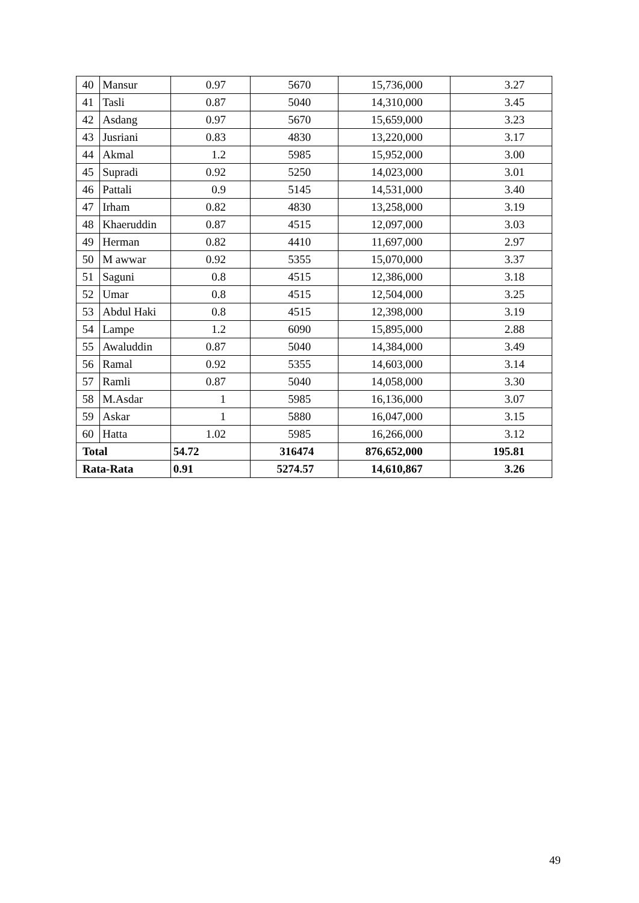| 40 | Mansur | 0.97 | 5670 | 15,736,000 | 3.27 |
| 41 | Tasli | 0.87 | 5040 | 14,310,000 | 3.45 |
| 42 | Asdang | 0.97 | 5670 | 15,659,000 | 3.23 |
| 43 | Jusriani | 0.83 | 4830 | 13,220,000 | 3.17 |
| 44 | Akmal | 1.2 | 5985 | 15,952,000 | 3.00 |
| 45 | Supradi | 0.92 | 5250 | 14,023,000 | 3.01 |
| 46 | Pattali | 0.9 | 5145 | 14,531,000 | 3.40 |
| 47 | Irham | 0.82 | 4830 | 13,258,000 | 3.19 |
| 48 | Khaeruddin | 0.87 | 4515 | 12,097,000 | 3.03 |
| 49 | Herman | 0.82 | 4410 | 11,697,000 | 2.97 |
| 50 | M awwar | 0.92 | 5355 | 15,070,000 | 3.37 |
| 51 | Saguni | 0.8 | 4515 | 12,386,000 | 3.18 |
| 52 | Umar | 0.8 | 4515 | 12,504,000 | 3.25 |
| 53 | Abdul Haki | 0.8 | 4515 | 12,398,000 | 3.19 |
| 54 | Lampe | 1.2 | 6090 | 15,895,000 | 2.88 |
| 55 | Awaluddin | 0.87 | 5040 | 14,384,000 | 3.49 |
| 56 | Ramal | 0.92 | 5355 | 14,603,000 | 3.14 |
| 57 | Ramli | 0.87 | 5040 | 14,058,000 | 3.30 |
| 58 | M.Asdar | 1 | 5985 | 16,136,000 | 3.07 |
| 59 | Askar | 1 | 5880 | 16,047,000 | 3.15 |
| 60 | Hatta | 1.02 | 5985 | 16,266,000 | 3.12 |
| Total | | 54.72 | 316474 | 876,652,000 | 195.81 |
| Rata-Rata | | 0.91 | 5274.57 | 14,610,867 | 3.26 |
49